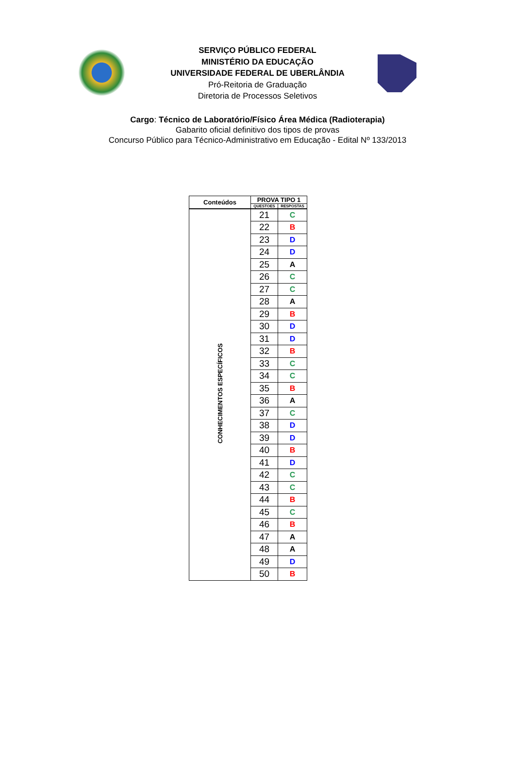SERVIÇO PÚBLICO FEDERAL
MINISTÉRIO DA EDUCAÇÃO
UNIVERSIDADE FEDERAL DE UBERLÂNDIA
Pró-Reitoria de Graduação
Diretoria de Processos Seletivos
Cargo: Técnico de Laboratório/Físico Área Médica (Radioterapia)
Gabarito oficial definitivo dos tipos de provas
Concurso Público para Técnico-Administrativo em Educação - Edital Nº 133/2013
| Conteúdos | PROVA TIPO 1 | |
| --- | --- | --- |
| | QUESTOES | RESPOSTAS |
| CONHECIMENTOS ESPECÍFICOS | 21 | C |
| | 22 | B |
| | 23 | D |
| | 24 | D |
| | 25 | A |
| | 26 | C |
| | 27 | C |
| | 28 | A |
| | 29 | B |
| | 30 | D |
| | 31 | D |
| | 32 | B |
| | 33 | C |
| | 34 | C |
| | 35 | B |
| | 36 | A |
| | 37 | C |
| | 38 | D |
| | 39 | D |
| | 40 | B |
| | 41 | D |
| | 42 | C |
| | 43 | C |
| | 44 | B |
| | 45 | C |
| | 46 | B |
| | 47 | A |
| | 48 | A |
| | 49 | D |
| | 50 | B |